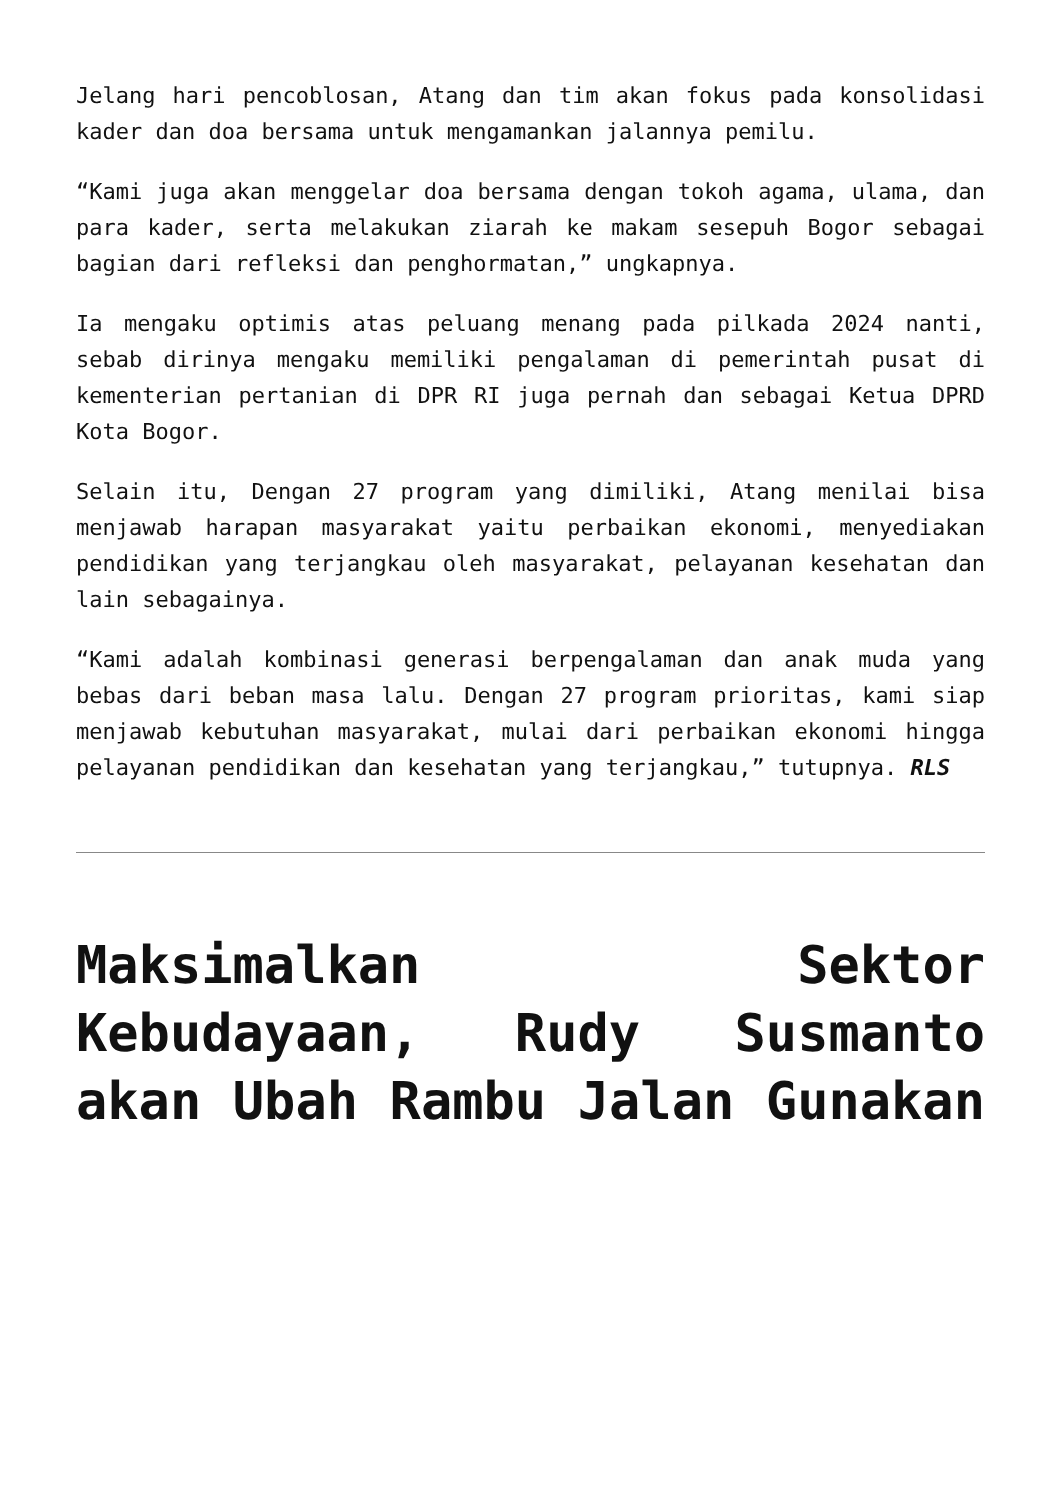Jelang hari pencoblosan, Atang dan tim akan fokus pada konsolidasi kader dan doa bersama untuk mengamankan jalannya pemilu.
“Kami juga akan menggelar doa bersama dengan tokoh agama, ulama, dan para kader, serta melakukan ziarah ke makam sesepuh Bogor sebagai bagian dari refleksi dan penghormatan,” ungkapnya.
Ia mengaku optimis atas peluang menang pada pilkada 2024 nanti, sebab dirinya mengaku memiliki pengalaman di pemerintah pusat di kementerian pertanian di DPR RI juga pernah dan sebagai Ketua DPRD Kota Bogor.
Selain itu, Dengan 27 program yang dimiliki, Atang menilai bisa menjawab harapan masyarakat yaitu perbaikan ekonomi, menyediakan pendidikan yang terjangkau oleh masyarakat, pelayanan kesehatan dan lain sebagainya.
“Kami adalah kombinasi generasi berpengalaman dan anak muda yang bebas dari beban masa lalu. Dengan 27 program prioritas, kami siap menjawab kebutuhan masyarakat, mulai dari perbaikan ekonomi hingga pelayanan pendidikan dan kesehatan yang terjangkau,” tutupnya. RLS
Maksimalkan Sektor Kebudayaan, Rudy Susmanto akan Ubah Rambu Jalan Gunakan